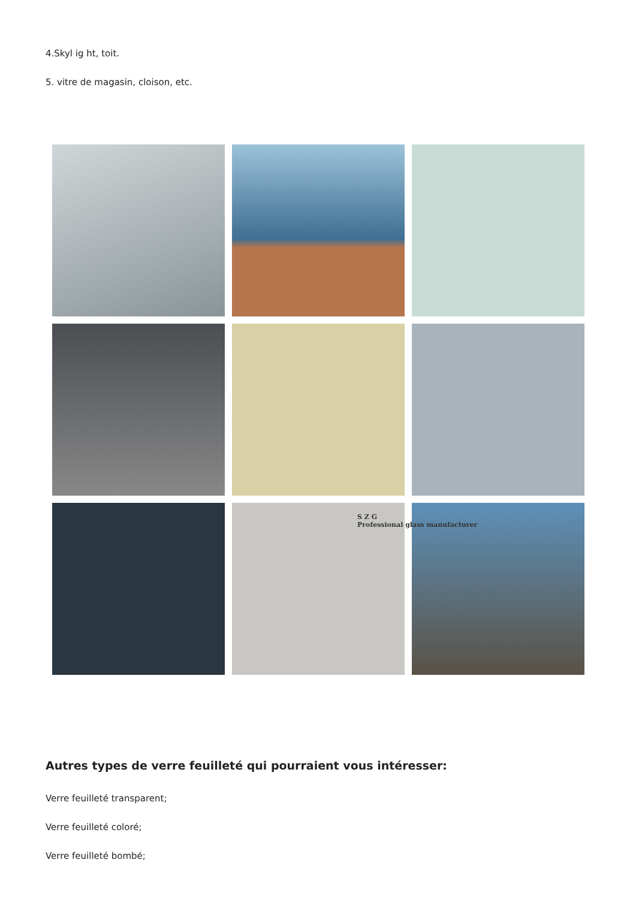4.Skyl ig ht, toit.
5. vitre de magasin, cloison, etc.
S Z G
Professional glass manufacturer
Autres types de verre feuilleté qui pourraient vous intéresser:
Verre feuilleté transparent;
Verre feuilleté coloré;
Verre feuilleté bombé;